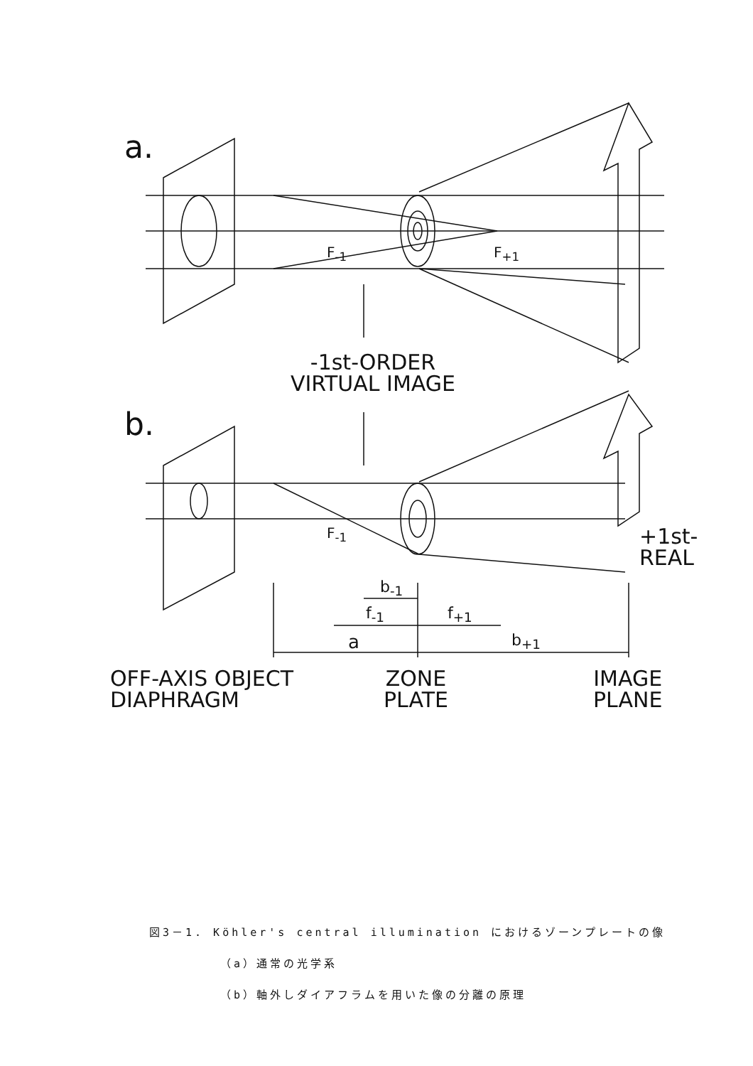a.
F<sub>-1</sub> F<sub>+1</sub>
-1st-ORDER
VIRTUAL IMAGE
b.
F<sub>-1</sub>
+1st-
REAL
b<sub>-1</sub>
f<sub>-1</sub> f<sub>+1</sub>
a b<sub>+1</sub>
OFF-AXIS OBJECT
DIAPHRAGM
ZONE
PLATE
IMAGE
PLANE
図3－1. Köhler's central illumination におけるゾーンプレートの像
（a）通常の光学系
（b）軸外しダイアフラムを用いた像の分離の原理